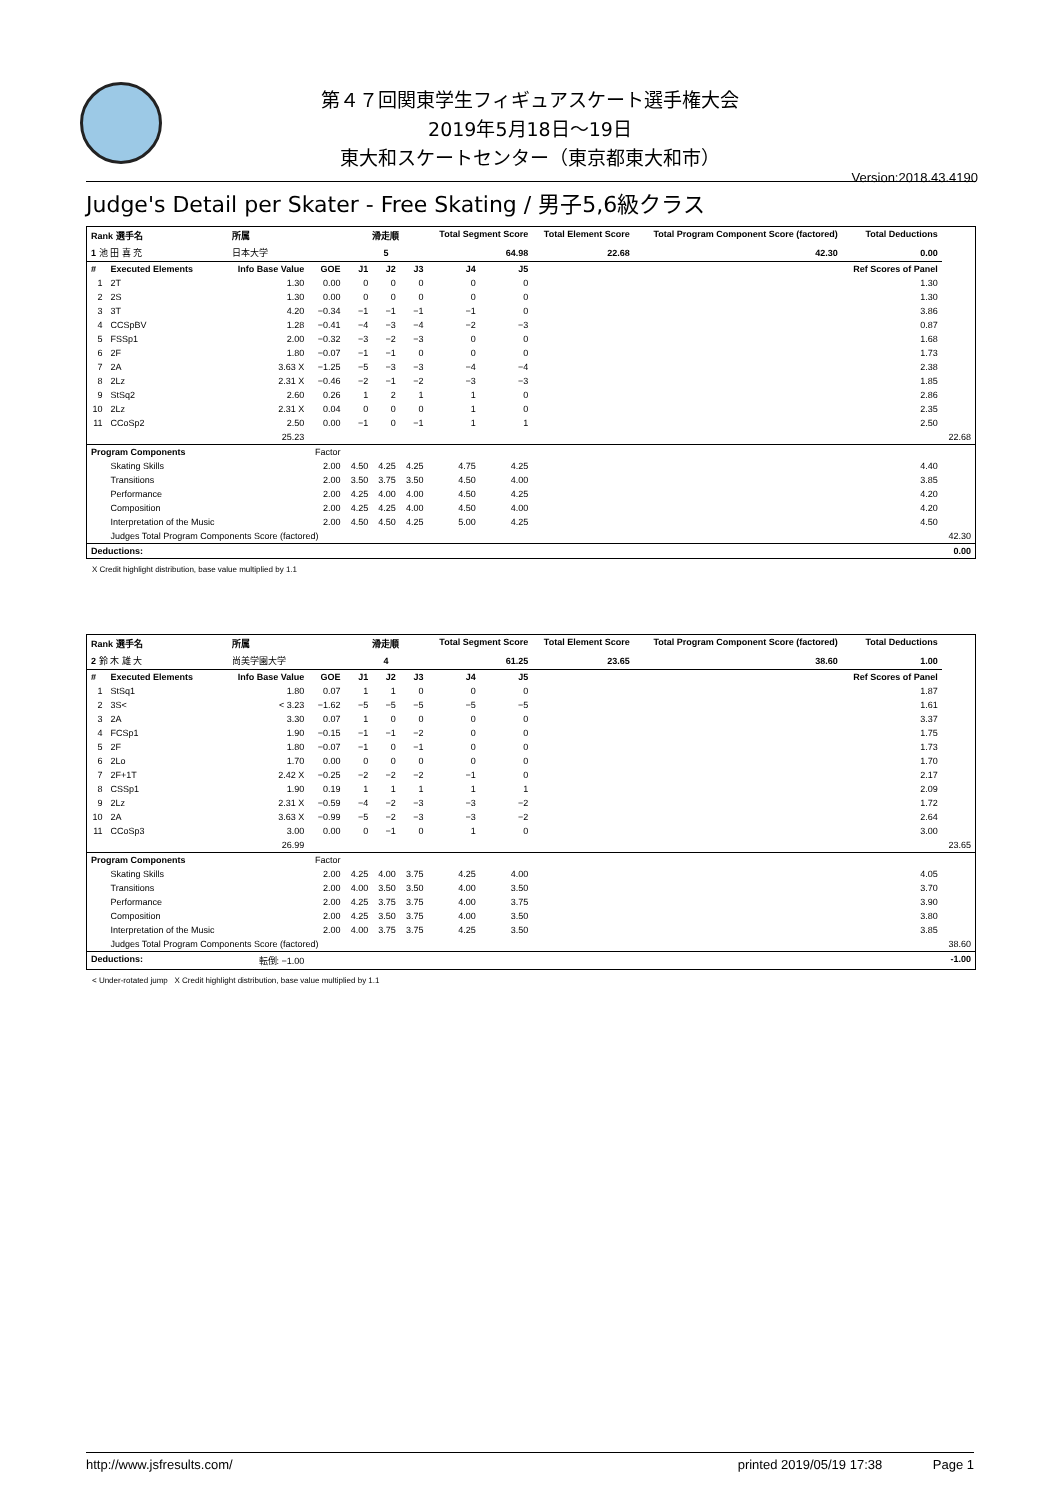第４７回関東学生フィギュアスケート選手権大会
2019年5月18日～19日
東大和スケートセンター（東京都東大和市）
Version:2018.43.4190
Judge's Detail per Skater - Free Skating / 男子5,6級クラス
| Rank 選手名 | | 所属 | | 滑走順 | | | Total Segment Score | | | Total Element Score | Total Program Component Score (factored) | Total Deductions | |
| --- | --- | --- | --- | --- | --- | --- | --- | --- | --- | --- | --- | --- | --- |
| 1 池 田 喜 充 | | 日本大学 | | 5 | | | 64.98 | | | 22.68 | 42.30 | 0.00 | |
| # | Executed Elements | Info Base Value | GOE | J1 | J2 | J3 | J4 | J5 | | | | Ref Scores of Panel | |
| 1 | 2T | 1.30 | 0.00 | 0 | 0 | 0 | 0 | 0 | | | | 1.30 | |
| 2 | 2S | 1.30 | 0.00 | 0 | 0 | 0 | 0 | 0 | | | | 1.30 | |
| 3 | 3T | 4.20 | −0.34 | −1 | −1 | −1 | −1 | 0 | | | | 3.86 | |
| 4 | CCSpBV | 1.28 | −0.41 | −4 | −3 | −4 | −2 | −3 | | | | 0.87 | |
| 5 | FSSp1 | 2.00 | −0.32 | −3 | −2 | −3 | 0 | 0 | | | | 1.68 | |
| 6 | 2F | 1.80 | −0.07 | −1 | −1 | 0 | 0 | 0 | | | | 1.73 | |
| 7 | 2A | 3.63 X | −1.25 | −5 | −3 | −3 | −4 | −4 | | | | 2.38 | |
| 8 | 2Lz | 2.31 X | −0.46 | −2 | −1 | −2 | −3 | −3 | | | | 1.85 | |
| 9 | StSq2 | 2.60 | 0.26 | 1 | 2 | 1 | 1 | 0 | | | | 2.86 | |
| 10 | 2Lz | 2.31 X | 0.04 | 0 | 0 | 0 | 1 | 0 | | | | 2.35 | |
| 11 | CCoSp2 | 2.50 | 0.00 | −1 | 0 | −1 | 1 | 1 | | | | 2.50 | |
| | | 25.23 | | | | | | | | | | | 22.68 |
| Program Components | | | Factor | | | | | | | | | | |
| | Skating Skills | | 2.00 | 4.50 | 4.25 | 4.25 | 4.75 | 4.25 | | | | 4.40 | |
| | Transitions | | 2.00 | 3.50 | 3.75 | 3.50 | 4.50 | 4.00 | | | | 3.85 | |
| | Performance | | 2.00 | 4.25 | 4.00 | 4.00 | 4.50 | 4.25 | | | | 4.20 | |
| | Composition | | 2.00 | 4.25 | 4.25 | 4.00 | 4.50 | 4.00 | | | | 4.20 | |
| | Interpretation of the Music | | 2.00 | 4.50 | 4.50 | 4.25 | 5.00 | 4.25 | | | | 4.50 | |
| | Judges Total Program Components Score (factored) | | | | | | | | | | | | 42.30 |
| Deductions: | | | | | | | | | | | | | 0.00 |
X Credit highlight distribution, base value multiplied by 1.1
| Rank 選手名 | | 所属 | | 滑走順 | | | Total Segment Score | | | Total Element Score | Total Program Component Score (factored) | Total Deductions | |
| --- | --- | --- | --- | --- | --- | --- | --- | --- | --- | --- | --- | --- | --- |
| 2 鈴 木 雄 大 | | 尚美学園大学 | | 4 | | | 61.25 | | | 23.65 | 38.60 | 1.00 | |
| # | Executed Elements | Info Base Value | GOE | J1 | J2 | J3 | J4 | J5 | | | | Ref Scores of Panel | |
| 1 | StSq1 | 1.80 | 0.07 | 1 | 1 | 0 | 0 | 0 | | | | 1.87 | |
| 2 | 3S< | < 3.23 | −1.62 | −5 | −5 | −5 | −5 | −5 | | | | 1.61 | |
| 3 | 2A | 3.30 | 0.07 | 1 | 0 | 0 | 0 | 0 | | | | 3.37 | |
| 4 | FCSp1 | 1.90 | −0.15 | −1 | −1 | −2 | 0 | 0 | | | | 1.75 | |
| 5 | 2F | 1.80 | −0.07 | −1 | 0 | −1 | 0 | 0 | | | | 1.73 | |
| 6 | 2Lo | 1.70 | 0.00 | 0 | 0 | 0 | 0 | 0 | | | | 1.70 | |
| 7 | 2F+1T | 2.42 X | −0.25 | −2 | −2 | −2 | −1 | 0 | | | | 2.17 | |
| 8 | CSSp1 | 1.90 | 0.19 | 1 | 1 | 1 | 1 | 1 | | | | 2.09 | |
| 9 | 2Lz | 2.31 X | −0.59 | −4 | −2 | −3 | −3 | −2 | | | | 1.72 | |
| 10 | 2A | 3.63 X | −0.99 | −5 | −2 | −3 | −3 | −2 | | | | 2.64 | |
| 11 | CCoSp3 | 3.00 | 0.00 | 0 | −1 | 0 | 1 | 0 | | | | 3.00 | |
| | | 26.99 | | | | | | | | | | | 23.65 |
| Program Components | | | Factor | | | | | | | | | | |
| | Skating Skills | | 2.00 | 4.25 | 4.00 | 3.75 | 4.25 | 4.00 | | | | 4.05 | |
| | Transitions | | 2.00 | 4.00 | 3.50 | 3.50 | 4.00 | 3.50 | | | | 3.70 | |
| | Performance | | 2.00 | 4.25 | 3.75 | 3.75 | 4.00 | 3.75 | | | | 3.90 | |
| | Composition | | 2.00 | 4.25 | 3.50 | 3.75 | 4.00 | 3.50 | | | | 3.80 | |
| | Interpretation of the Music | | 2.00 | 4.00 | 3.75 | 3.75 | 4.25 | 3.50 | | | | 3.85 | |
| | Judges Total Program Components Score (factored) | | | | | | | | | | | | 38.60 |
| Deductions: | | 転倒: −1.00 | | | | | | | | | | | -1.00 |
< Under-rotated jump X Credit highlight distribution, base value multiplied by 1.1
http://www.jsfresults.com/ printed 2019/05/19 17:38 Page 1